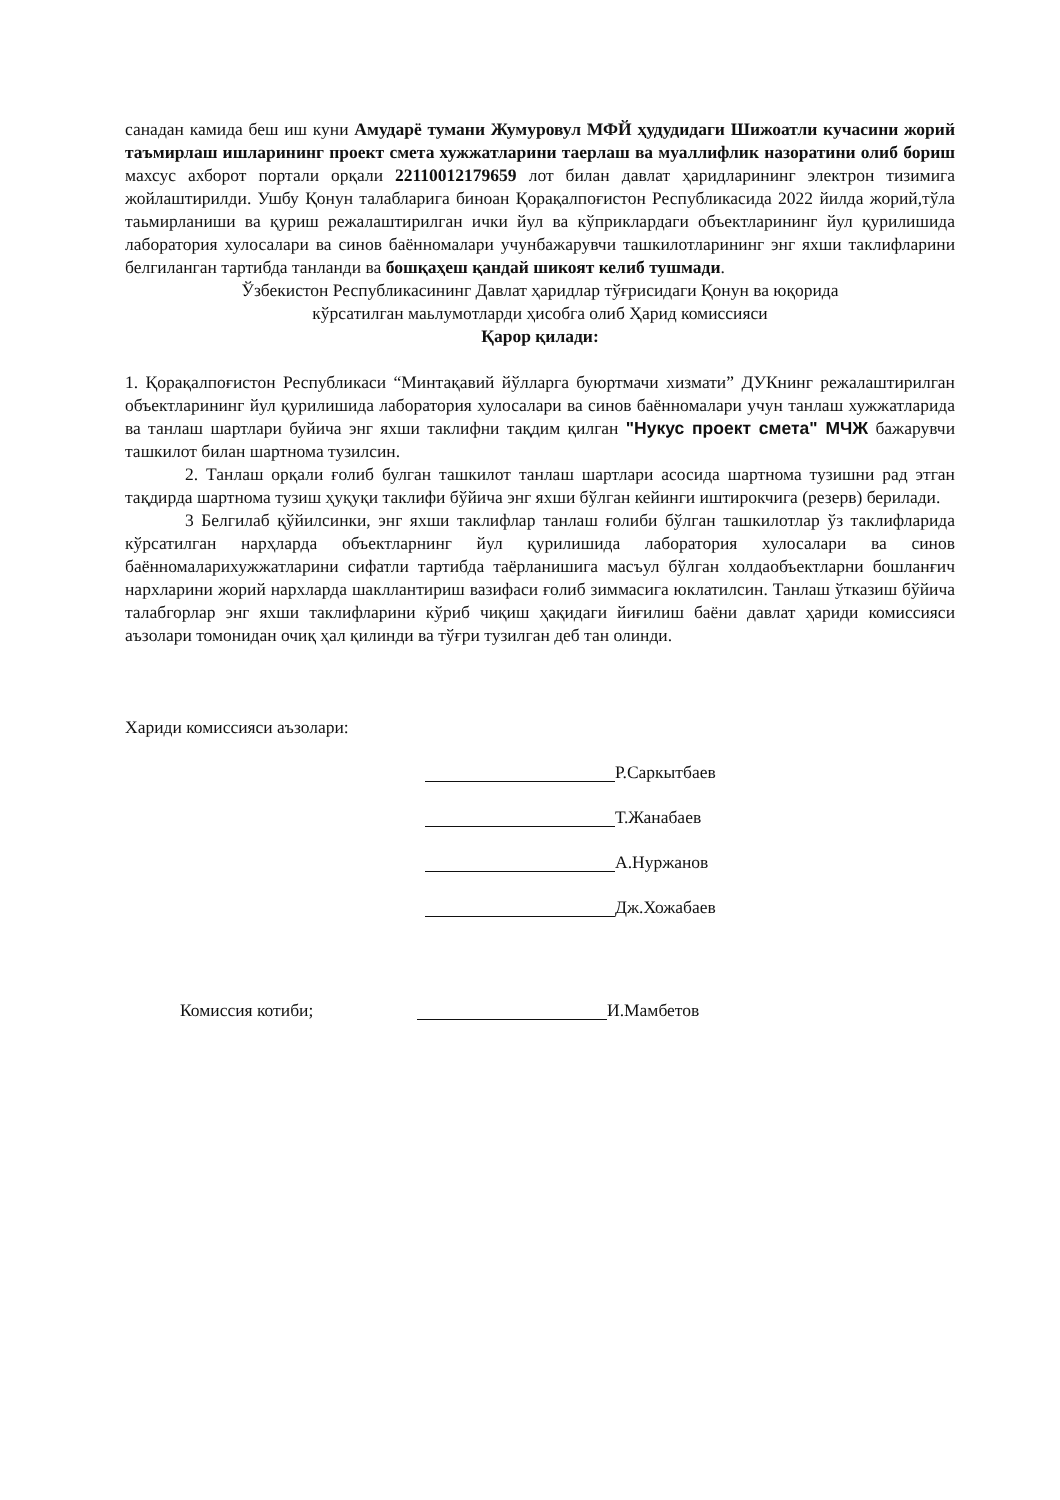санадан камида беш иш куни Амударё тумани Жумуровул МФЙ ҳудудидаги Шижоатли кучасини жорий таъмирлаш ишларининг проект смета хужжатларини таерлаш ва муаллифлик назоратини олиб бориш махсус ахборот портали орқали 22110012179659 лот билан давлат ҳаридларининг электрон тизимига жойлаштирилди. Ушбу Қонун талабларига биноан Қорақалпоғистон Республикасида 2022 йилда жорий,тўла таьмирланиши ва қуриш режалаштирилган ички йул ва кўприклардаги объектларининг йул қурилишида лаборатория хулосалари ва синов баённомалари учунбажарувчи ташкилотларининг энг яхши таклифларини белгиланган тартибда танланди ва бошқаҳеш қандай шикоят келиб тушмади.
Ўзбекистон Республикасининг Давлат ҳаридлар тўғрисидаги Қонун ва юқорида
кўрсатилган маьлумотларди ҳисобга олиб Ҳарид комиссияси
Қарор қилади:
1. Қорақалпоғистон Республикаси “Минтақавий йўлларга буюртмачи хизмати” ДУКнинг режалаштирилган объектларининг йул қурилишида лаборатория хулосалари ва синов баённомалари учун танлаш хужжатларида ва танлаш шартлари буйича энг яхши таклифни тақдим қилган "Нукус проект смета" МЧЖ бажарувчи ташкилот билан шартнома тузилсин.
2. Танлаш орқали ғолиб булган ташкилот танлаш шартлари асосида шартнома тузишни рад этган тақдирда шартнома тузиш ҳуқуқи таклифи бўйича энг яхши бўлган кейинги иштирокчига (резерв) берилади.
3 Белгилаб қўйилсинки, энг яхши таклифлар танлаш ғолиби бўлган ташкилотлар ўз таклифларида кўрсатилган нарҳларда объектларнинг йул қурилишида лаборатория хулосалари ва синов баённомаларихужжатларини сифатли тартибда таёрланишига масъул бўлган холдаобъектларни бошланғич нархларини жорий нархларда шакллантириш вазифаси ғолиб зиммасига юклатилсин. Танлаш ўтказиш бўйича талабгорлар энг яхши таклифларини кўриб чиқиш ҳақидаги йиғилиш баёни давлат ҳариди комиссияси аъзолари томонидан очиқ ҳал қилинди ва тўғри тузилган деб тан олинди.
Хариди комиссияси аъзолари:
Р.Саркытбаев
Т.Жанабаев
А.Нуржанов
Дж.Хожабаев
Комиссия котиби; И.Мамбетов